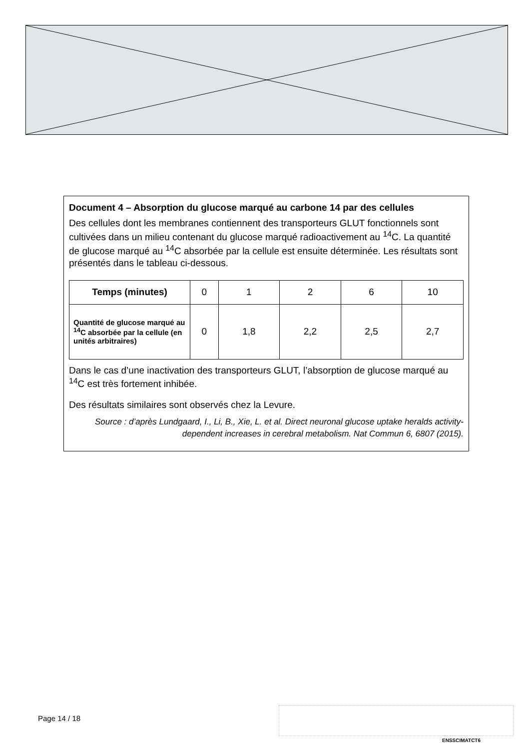Document 4 – Absorption du glucose marqué au carbone 14 par des cellules
Des cellules dont les membranes contiennent des transporteurs GLUT fonctionnels sont cultivées dans un milieu contenant du glucose marqué radioactivement au <sup>14</sup>C. La quantité de glucose marqué au <sup>14</sup>C absorbée par la cellule est ensuite déterminée. Les résultats sont présentés dans le tableau ci-dessous.
| Temps (minutes) | 0 | 1 | 2 | 6 | 10 |
| --- | --- | --- | --- | --- | --- |
| Quantité de glucose marqué au <sup>14</sup>C absorbée par la cellule (en unités arbitraires) | 0 | 1,8 | 2,2 | 2,5 | 2,7 |
Dans le cas d’une inactivation des transporteurs GLUT, l’absorption de glucose marqué au <sup>14</sup>C est très fortement inhibée.
Des résultats similaires sont observés chez la Levure.
Source : d’après Lundgaard, I., Li, B., Xie, L. et al. Direct neuronal glucose uptake heralds activity-dependent increases in cerebral metabolism. Nat Commun 6, 6807 (2015).
Page 14 / 18
ENSSCIMATCT6